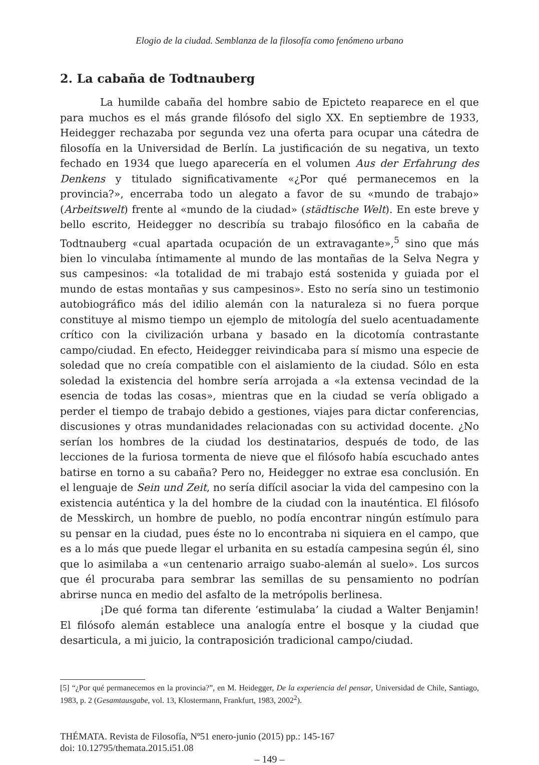Elogio de la ciudad. Semblanza de la filosofía como fenómeno urbano
2. La cabaña de Todtnauberg
La humilde cabaña del hombre sabio de Epicteto reaparece en el que para muchos es el más grande filósofo del siglo XX. En septiembre de 1933, Heidegger rechazaba por segunda vez una oferta para ocupar una cátedra de filosofía en la Universidad de Berlín. La justificación de su negativa, un texto fechado en 1934 que luego aparecería en el volumen Aus der Erfahrung des Denkens y titulado significativamente «¿Por qué permanecemos en la provincia?», encerraba todo un alegato a favor de su «mundo de trabajo» (Arbeitswelt) frente al «mundo de la ciudad» (städtische Welt). En este breve y bello escrito, Heidegger no describía su trabajo filosófico en la cabaña de Todtnauberg «cual apartada ocupación de un extravagante»,<sup>5</sup> sino que más bien lo vinculaba íntimamente al mundo de las montañas de la Selva Negra y sus campesinos: «la totalidad de mi trabajo está sostenida y guiada por el mundo de estas montañas y sus campesinos». Esto no sería sino un testimonio autobiográfico más del idilio alemán con la naturaleza si no fuera porque constituye al mismo tiempo un ejemplo de mitología del suelo acentuadamente crítico con la civilización urbana y basado en la dicotomía contrastante campo/ciudad. En efecto, Heidegger reivindicaba para sí mismo una especie de soledad que no creía compatible con el aislamiento de la ciudad. Sólo en esta soledad la existencia del hombre sería arrojada a «la extensa vecindad de la esencia de todas las cosas», mientras que en la ciudad se vería obligado a perder el tiempo de trabajo debido a gestiones, viajes para dictar conferencias, discusiones y otras mundanidades relacionadas con su actividad docente. ¿No serían los hombres de la ciudad los destinatarios, después de todo, de las lecciones de la furiosa tormenta de nieve que el filósofo había escuchado antes batirse en torno a su cabaña? Pero no, Heidegger no extrae esa conclusión. En el lenguaje de Sein und Zeit, no sería difícil asociar la vida del campesino con la existencia auténtica y la del hombre de la ciudad con la inauténtica. El filósofo de Messkirch, un hombre de pueblo, no podía encontrar ningún estímulo para su pensar en la ciudad, pues éste no lo encontraba ni siquiera en el campo, que es a lo más que puede llegar el urbanita en su estadía campesina según él, sino que lo asimilaba a «un centenario arraigo suabo-alemán al suelo». Los surcos que él procuraba para sembrar las semillas de su pensamiento no podrían abrirse nunca en medio del asfalto de la metrópolis berlinesa.
¡De qué forma tan diferente ‘estimulaba’ la ciudad a Walter Benjamin! El filósofo alemán establece una analogía entre el bosque y la ciudad que desarticula, a mi juicio, la contraposición tradicional campo/ciudad.
[5] “¿Por qué permanecemos en la provincia?”, en M. Heidegger, De la experiencia del pensar, Universidad de Chile, Santiago, 1983, p. 2 (Gesamtausgabe, vol. 13, Klostermann, Frankfurt, 1983, 2002<sup>2</sup>).
THÉMATA. Revista de Filosofía, Nº51 enero-junio (2015) pp.: 145-167
doi: 10.12795/themata.2015.i51.08
– 149 –